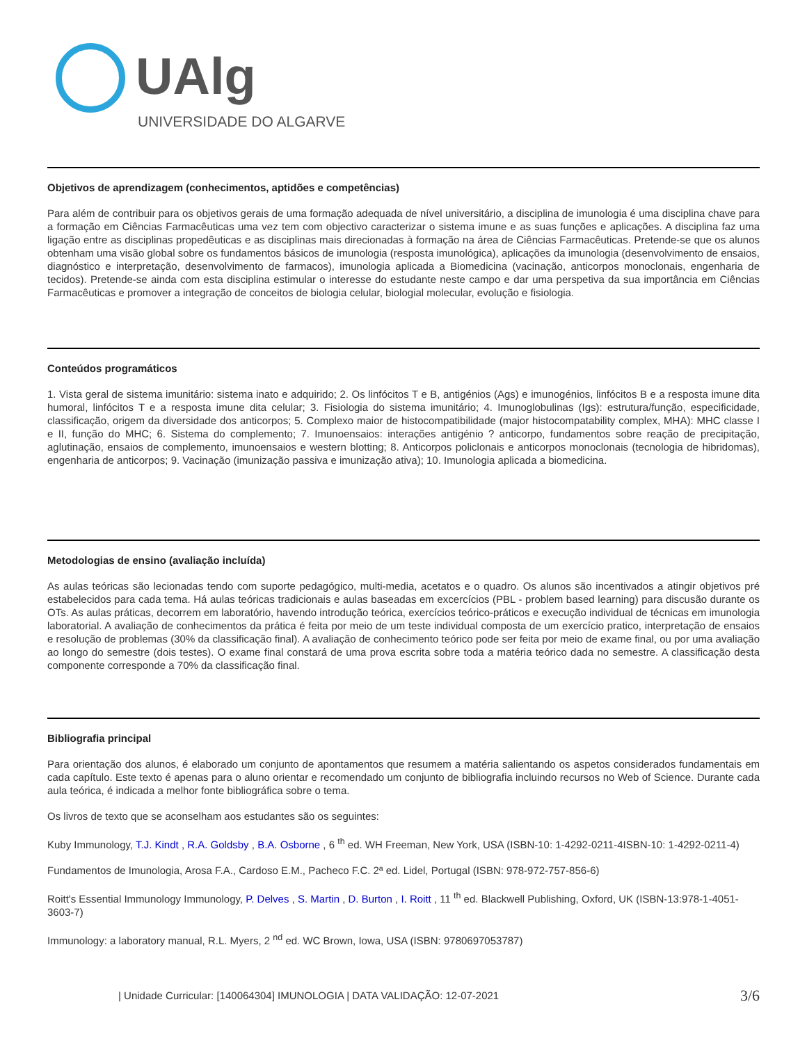UAlg
UNIVERSIDADE DO ALGARVE
Objetivos de aprendizagem (conhecimentos, aptidões e competências)
Para além de contribuir para os objetivos gerais de uma formação adequada de nível universitário, a disciplina de imunologia é uma disciplina chave para a formação em Ciências Farmacêuticas uma vez tem com objectivo caracterizar o sistema imune e as suas funções e aplicações. A disciplina faz uma ligação entre as disciplinas propedêuticas e as disciplinas mais direcionadas à formação na área de Ciências Farmacêuticas. Pretende-se que os alunos obtenham uma visão global sobre os fundamentos básicos de imunologia (resposta imunológica), aplicações da imunologia (desenvolvimento de ensaios, diagnóstico e interpretação, desenvolvimento de farmacos), imunologia aplicada a Biomedicina (vacinação, anticorpos monoclonais, engenharia de tecidos). Pretende-se ainda com esta disciplina estimular o interesse do estudante neste campo e dar uma perspetiva da sua importância em Ciências Farmacêuticas e promover a integração de conceitos de biologia celular, biologial molecular, evolução e fisiologia.
Conteúdos programáticos
1. Vista geral de sistema imunitário: sistema inato e adquirido; 2. Os linfócitos T e B, antigénios (Ags) e imunogénios, linfócitos B e a resposta imune dita humoral, linfócitos T e a resposta imune dita celular; 3. Fisiologia do sistema imunitário; 4. Imunoglobulinas (Igs): estrutura/função, especificidade, classificação, origem da diversidade dos anticorpos; 5. Complexo maior de histocompatibilidade (major histocompatability complex, MHA): MHC classe I e II, função do MHC; 6. Sistema do complemento; 7. Imunoensaios: interações antigénio ? anticorpo, fundamentos sobre reação de precipitação, aglutinação, ensaios de complemento, imunoensaios e western blotting; 8. Anticorpos policlonais e anticorpos monoclonais (tecnologia de hibridomas), engenharia de anticorpos; 9. Vacinação (imunização passiva e imunização ativa); 10. Imunologia aplicada a biomedicina.
Metodologias de ensino (avaliação incluída)
As aulas teóricas são lecionadas tendo com suporte pedagógico, multi-media, acetatos e o quadro. Os alunos são incentivados a atingir objetivos pré estabelecidos para cada tema. Há aulas teóricas tradicionais e aulas baseadas em excercícios (PBL - problem based learning) para discusão durante os OTs. As aulas práticas, decorrem em laboratório, havendo introdução teórica, exercícios teórico-práticos e execução individual de técnicas em imunologia laboratorial. A avaliação de conhecimentos da prática é feita por meio de um teste individual composta de um exercício pratico, interpretação de ensaios e resolução de problemas (30% da classificação final). A avaliação de conhecimento teórico pode ser feita por meio de exame final, ou por uma avaliação ao longo do semestre (dois testes). O exame final constará de uma prova escrita sobre toda a matéria teórico dada no semestre. A classificação desta componente corresponde a 70% da classificação final.
Bibliografia principal
Para orientação dos alunos, é elaborado um conjunto de apontamentos que resumem a matéria salientando os aspetos considerados fundamentais em cada capítulo. Este texto é apenas para o aluno orientar e recomendado um conjunto de bibliografia incluindo recursos no Web of Science. Durante cada aula teórica, é indicada a melhor fonte bibliográfica sobre o tema.
Os livros de texto que se aconselham aos estudantes são os seguintes:
Kuby Immunology, T.J. Kindt , R.A. Goldsby , B.A. Osborne , 6 <sup>th</sup> ed. WH Freeman, New York, USA (ISBN-10: 1-4292-0211-4ISBN-10: 1-4292-0211-4)
Fundamentos de Imunologia, Arosa F.A., Cardoso E.M., Pacheco F.C. 2ª ed. Lidel, Portugal (ISBN: 978-972-757-856-6)
Roitt's Essential Immunology Immunology, P. Delves , S. Martin , D. Burton , I. Roitt , 11 <sup>th</sup> ed. Blackwell Publishing, Oxford, UK (ISBN-13:978-1-4051-3603-7)
Immunology: a laboratory manual, R.L. Myers, 2 <sup>nd</sup> ed. WC Brown, Iowa, USA (ISBN: 9780697053787)
| Unidade Curricular: [140064304] IMUNOLOGIA | DATA VALIDAÇÃO: 12-07-2021 3/6